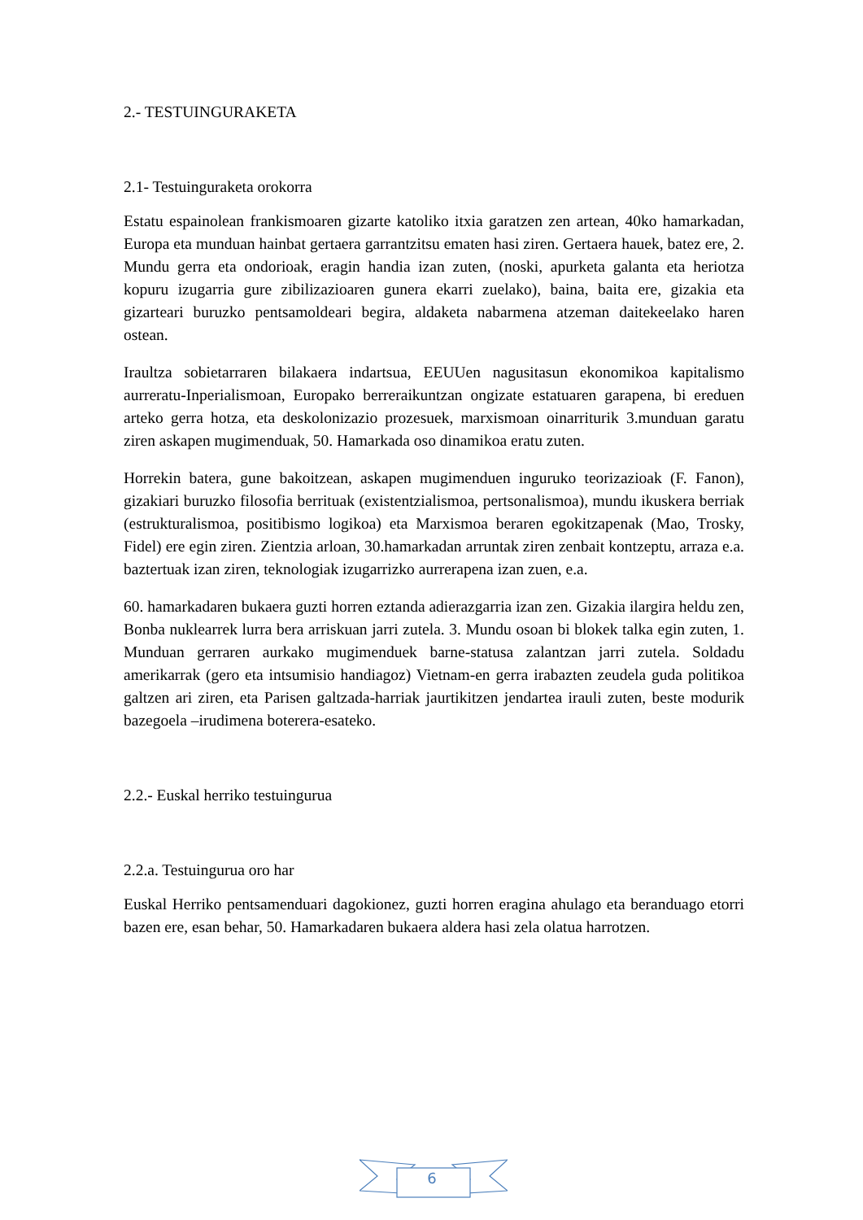2.- TESTUINGURAKETA
2.1- Testuinguraketa orokorra
Estatu espainolean frankismoaren gizarte katoliko itxia garatzen zen artean, 40ko hamarkadan, Europa eta munduan hainbat gertaera garrantzitsu ematen hasi ziren. Gertaera hauek, batez ere, 2. Mundu gerra eta ondorioak, eragin handia izan zuten, (noski, apurketa galanta eta heriotza kopuru izugarria gure zibilizazioaren gunera ekarri zuelako), baina, baita ere, gizakia eta gizarteari buruzko pentsamoldeari begira, aldaketa nabarmena atzeman daitekeelako haren ostean.
Iraultza sobietarraren bilakaera indartsua, EEUUen nagusitasun ekonomikoa kapitalismo aurreratu-Inperialismoan, Europako berreraikuntzan ongizate estatuaren garapena, bi ereduen arteko gerra hotza, eta deskolonizazio prozesuek, marxismoan oinarriturik 3.munduan garatu ziren askapen mugimenduak, 50. Hamarkada oso dinamikoa eratu zuten.
Horrekin batera, gune bakoitzean, askapen mugimenduen inguruko teorizazioak (F. Fanon), gizakiari buruzko filosofia berrituak (existentzialismoa, pertsonalismoa), mundu ikuskera berriak (estrukturalismoa, positibismo logikoa) eta Marxismoa beraren egokitzapenak (Mao, Trosky, Fidel) ere egin ziren. Zientzia arloan, 30.hamarkadan arruntak ziren zenbait kontzeptu, arraza e.a. baztertuak izan ziren, teknologiak izugarrizko aurrerapena izan zuen, e.a.
60. hamarkadaren bukaera guzti horren eztanda adierazgarria izan zen. Gizakia ilargira heldu zen, Bonba nuklearrek lurra bera arriskuan jarri zutela. 3. Mundu osoan bi blokek talka egin zuten, 1. Munduan gerraren aurkako mugimenduek barne-statusa zalantzan jarri zutela. Soldadu amerikarrak (gero eta intsumisio handiagoz) Vietnam-en gerra irabazten zeudela guda politikoa galtzen ari ziren, eta Parisen galtzada-harriak jaurtikitzen jendartea irauli zuten, beste modurik bazegoela –irudimena boterera-esateko.
2.2.- Euskal herriko testuingurua
2.2.a. Testuingurua oro har
Euskal Herriko pentsamenduari dagokionez, guzti horren eragina ahulago eta beranduago etorri bazen ere, esan behar, 50. Hamarkadaren bukaera aldera hasi zela olatua harrotzen.
6